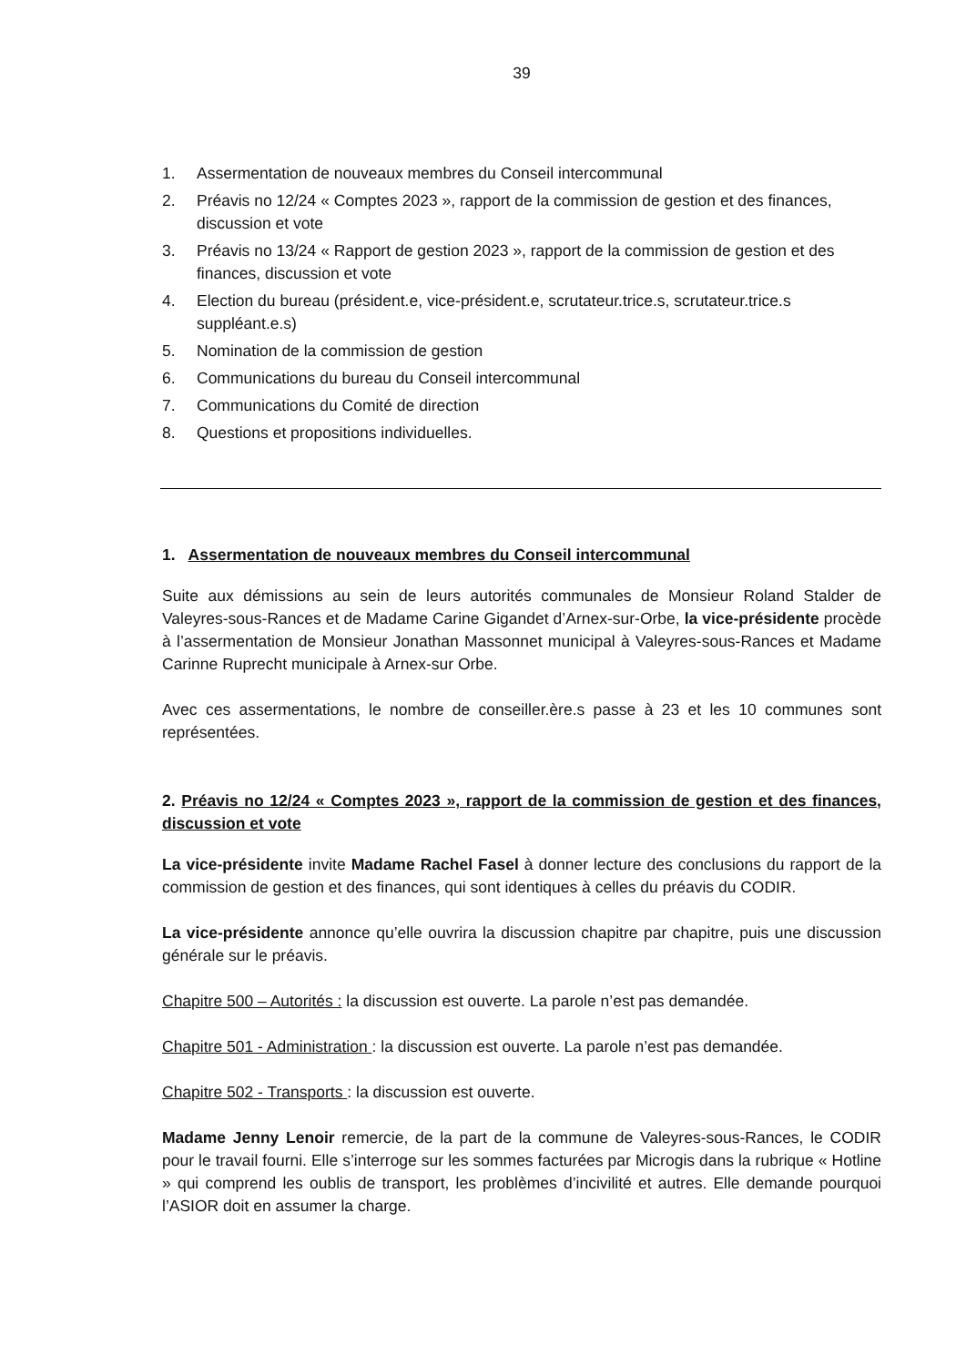39
1. Assermentation de nouveaux membres du Conseil intercommunal
2. Préavis no 12/24 « Comptes 2023 », rapport de la commission de gestion et des finances, discussion et vote
3. Préavis no 13/24 « Rapport de gestion 2023 », rapport de la commission de gestion et des finances, discussion et vote
4. Election du bureau (président.e, vice-président.e, scrutateur.trice.s, scrutateur.trice.s suppléant.e.s)
5. Nomination de la commission de gestion
6. Communications du bureau du Conseil intercommunal
7. Communications du Comité de direction
8. Questions et propositions individuelles.
1. Assermentation de nouveaux membres du Conseil intercommunal
Suite aux démissions au sein de leurs autorités communales de Monsieur Roland Stalder de Valeyres-sous-Rances et de Madame Carine Gigandet d’Arnex-sur-Orbe, la vice-présidente procède à l’assermentation de Monsieur Jonathan Massonnet municipal à Valeyres-sous-Rances et Madame Carinne Ruprecht municipale à Arnex-sur Orbe.
Avec ces assermentations, le nombre de conseiller.ère.s passe à 23 et les 10 communes sont représentées.
2. Préavis no 12/24 « Comptes 2023 », rapport de la commission de gestion et des finances, discussion et vote
La vice-présidente invite Madame Rachel Fasel à donner lecture des conclusions du rapport de la commission de gestion et des finances, qui sont identiques à celles du préavis du CODIR.
La vice-présidente annonce qu’elle ouvrira la discussion chapitre par chapitre, puis une discussion générale sur le préavis.
Chapitre 500 – Autorités : la discussion est ouverte. La parole n’est pas demandée.
Chapitre 501 - Administration : la discussion est ouverte. La parole n’est pas demandée.
Chapitre 502 - Transports : la discussion est ouverte.
Madame Jenny Lenoir remercie, de la part de la commune de Valeyres-sous-Rances, le CODIR pour le travail fourni. Elle s’interroge sur les sommes facturées par Microgis dans la rubrique « Hotline » qui comprend les oublis de transport, les problèmes d’incivilité et autres. Elle demande pourquoi l’ASIOR doit en assumer la charge.